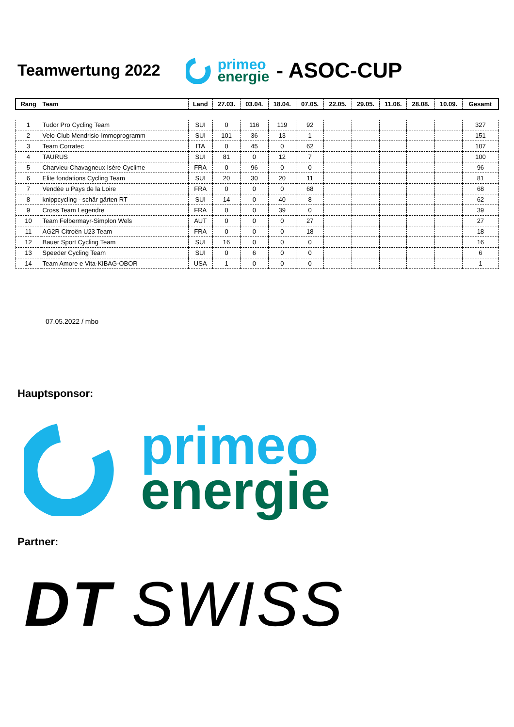Teamwertung 2022
primeo
energie
- ASOC-CUP
| Rang | Team | Land | 27.03. | 03.04. | 18.04. | 07.05. | 22.05. | 29.05. | 11.06. | 28.08. | 10.09. | Gesamt |
| --- | --- | --- | --- | --- | --- | --- | --- | --- | --- | --- | --- | --- |
| 1 | Tudor Pro Cycling Team | SUI | 0 | 116 | 119 | 92 | | | | | | 327 |
| 2 | Velo-Club Mendrisio-Immoprogramm | SUI | 101 | 36 | 13 | 1 | | | | | | 151 |
| 3 | Team Corratec | ITA | 0 | 45 | 0 | 62 | | | | | | 107 |
| 4 | TAURUS | SUI | 81 | 0 | 12 | 7 | | | | | | 100 |
| 5 | Charvieu-Chavagneux Isère Cyclime | FRA | 0 | 96 | 0 | 0 | | | | | | 96 |
| 6 | Elite fondations Cycling Team | SUI | 20 | 30 | 20 | 11 | | | | | | 81 |
| 7 | Vendée u Pays de la Loire | FRA | 0 | 0 | 0 | 68 | | | | | | 68 |
| 8 | knippcycling - schär gärten RT | SUI | 14 | 0 | 40 | 8 | | | | | | 62 |
| 9 | Cross Team Legendre | FRA | 0 | 0 | 39 | 0 | | | | | | 39 |
| 10 | Team Felbermayr-Simplon Wels | AUT | 0 | 0 | 0 | 27 | | | | | | 27 |
| 11 | AG2R Citroën U23 Team | FRA | 0 | 0 | 0 | 18 | | | | | | 18 |
| 12 | Bauer Sport Cycling Team | SUI | 16 | 0 | 0 | 0 | | | | | | 16 |
| 13 | Speeder Cycling Team | SUI | 0 | 6 | 0 | 0 | | | | | | 6 |
| 14 | Team Amore e Vita-KIBAG-OBOR | USA | 1 | 0 | 0 | 0 | | | | | | 1 |
07.05.2022 / mbo
Hauptsponsor:
primeo
energie
Partner:
DT SWISS